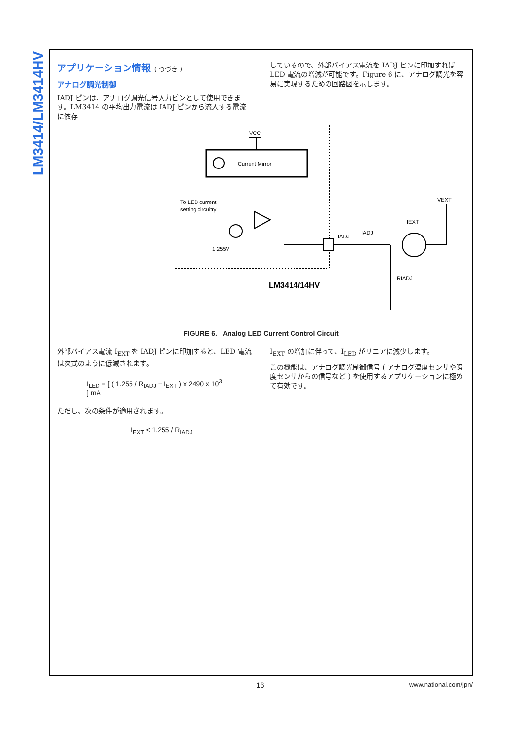LM3414/LM3414HV
アプリケーション情報 ( つづき )
アナログ調光制御
IADJ ピンは、アナログ調光信号入力ピンとして使用できます。LM3414 の平均出力電流は IADJ ピンから流入する電流に依存
しているので、外部バイアス電流を IADJ ピンに印加すれば LED 電流の増減が可能です。Figure 6 に、アナログ調光を容易に実現するための回路図を示します。
VCC
Current Mirror
To LED current
setting circuitry
1.255V
IADJ
IADJ
IEXT
VEXT
RIADJ
LM3414/14HV
FIGURE 6. Analog LED Current Control Circuit
外部バイアス電流 I<sub>EXT</sub> を IADJ ピンに印加すると、LED 電流は次式のように低減されます。
I<sub>LED</sub> = [ ( 1.255 / R<sub>IADJ</sub> − I<sub>EXT</sub> ) x 2490 x 10<sup>3</sup> ] mA
ただし、次の条件が適用されます。
I<sub>EXT</sub> < 1.255 / R<sub>IADJ</sub>
I<sub>EXT</sub> の増加に伴って、I<sub>LED</sub> がリニアに減少します。
この機能は、アナログ調光制御信号 ( アナログ温度センサや照度センサからの信号など ) を使用するアプリケーションに極めて有効です。
16 www.national.com/jpn/